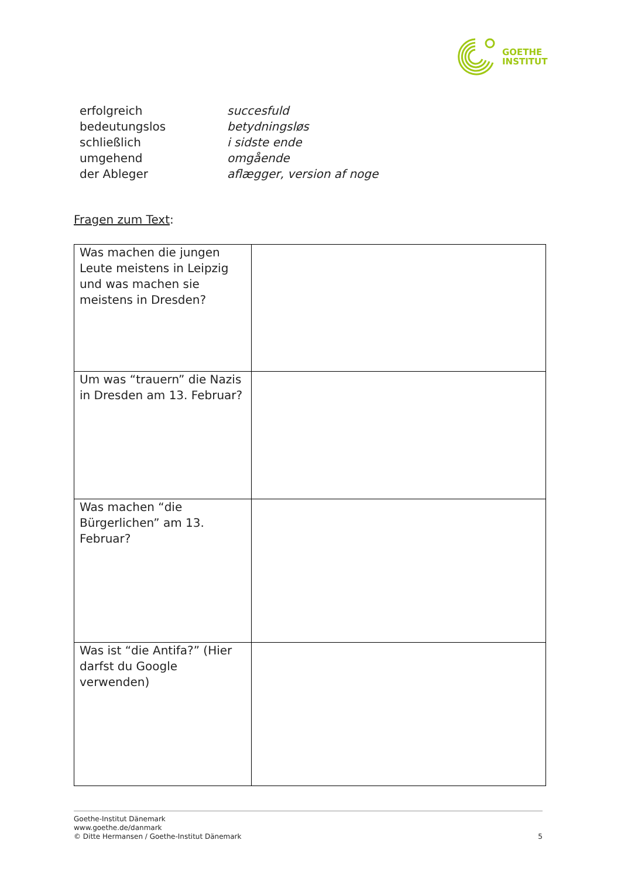GOETHE
INSTITUT
erfolgreich succesfuld
bedeutungslos betydningsløs
schließlich i sidste ende
umgehend omgående
der Ableger aflægger, version af noge
Fragen zum Text:
| Was machen die jungen Leute meistens in Leipzig und was machen sie meistens in Dresden? | |
| Um was “trauern” die Nazis in Dresden am 13. Februar? | |
| Was machen “die Bürgerlichen” am 13. Februar? | |
| Was ist “die Antifa?” (Hier darfst du Google verwenden) | |
Goethe-Institut Dänemark
www.goethe.de/danmark
© Ditte Hermansen / Goethe-Institut Dänemark
5